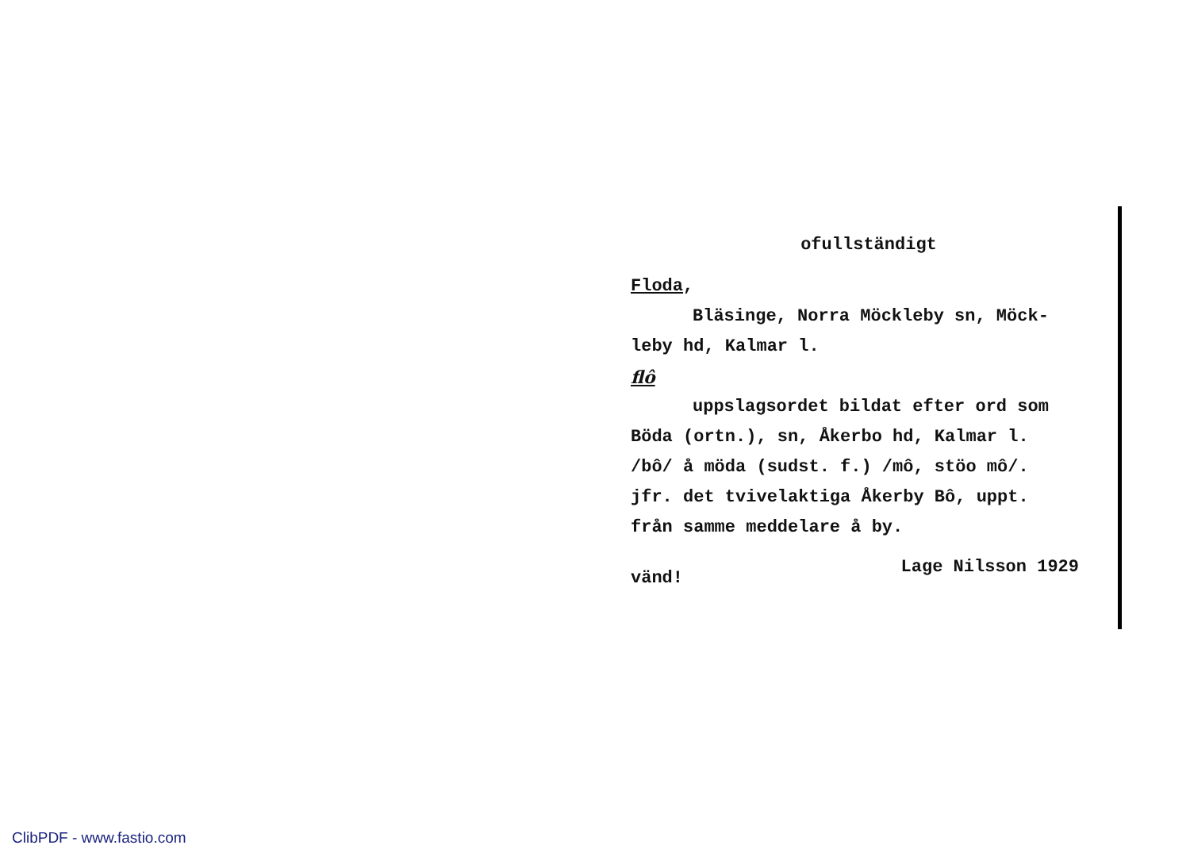ofullständigt
Floda,
Bläsinge, Norra Möckleby sn, Möck-
leby hd, Kalmar l.
flô
uppslagsordet bildat efter ord som
Böda (ortn.), sn, Åkerbo hd, Kalmar l.
/bô/ å möda (sudst. f.) /mô, stöo mô/.
jfr. det tvivelaktiga Åkerby Bô, uppt.
från samme meddelare å by.
vänd! Lage Nilsson 1929
ClibPDF - www.fastio.com